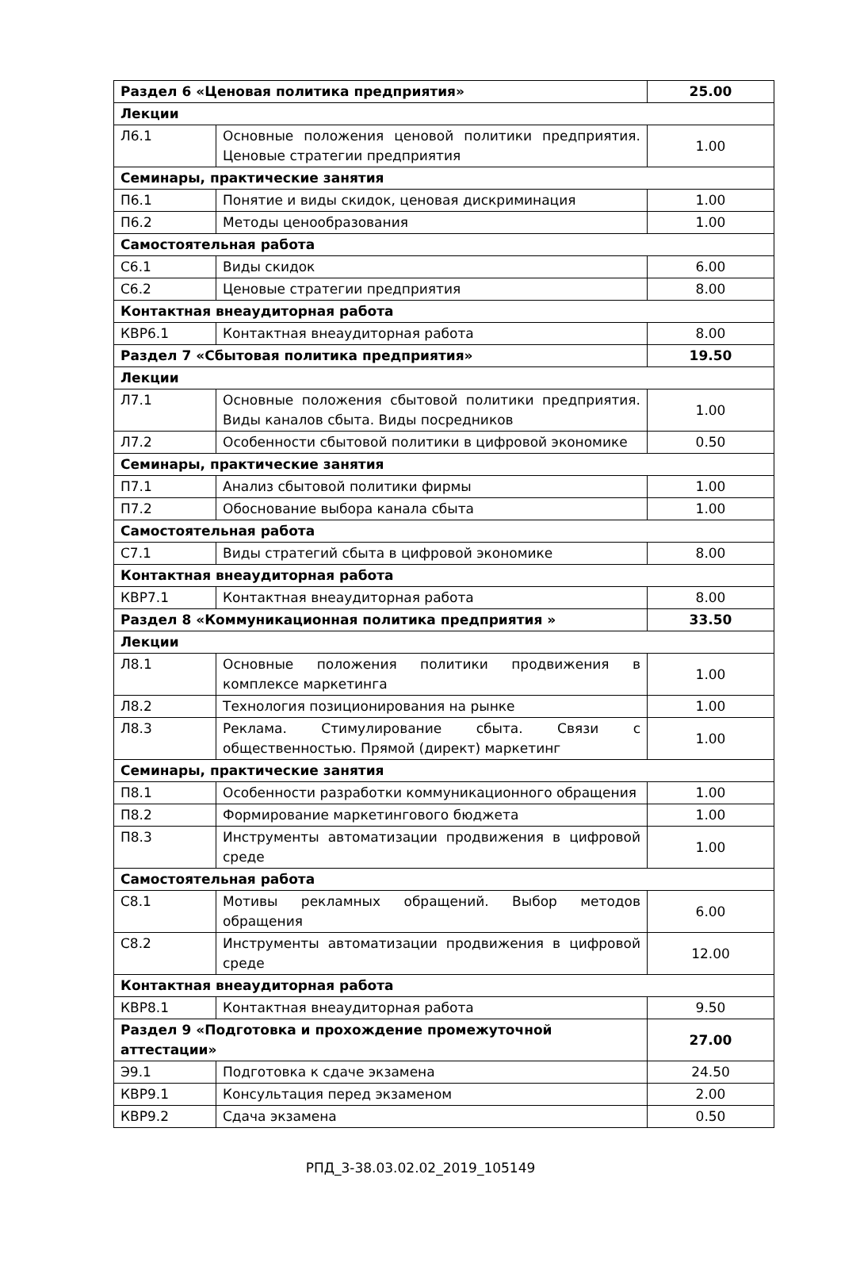| Раздел 6 «Ценовая политика предприятия» | | 25.00 |
| Лекции | | |
| Л6.1 | Основные положения ценовой политики предприятия. Ценовые стратегии предприятия | 1.00 |
| Семинары, практические занятия | | |
| П6.1 | Понятие и виды скидок, ценовая дискриминация | 1.00 |
| П6.2 | Методы ценообразования | 1.00 |
| Самостоятельная работа | | |
| С6.1 | Виды скидок | 6.00 |
| С6.2 | Ценовые стратегии предприятия | 8.00 |
| Контактная внеаудиторная работа | | |
| КВР6.1 | Контактная внеаудиторная работа | 8.00 |
| Раздел 7 «Сбытовая политика предприятия» | | 19.50 |
| Лекции | | |
| Л7.1 | Основные положения сбытовой политики предприятия. Виды каналов сбыта. Виды посредников | 1.00 |
| Л7.2 | Особенности сбытовой политики в цифровой экономике | 0.50 |
| Семинары, практические занятия | | |
| П7.1 | Анализ сбытовой политики фирмы | 1.00 |
| П7.2 | Обоснование выбора канала сбыта | 1.00 |
| Самостоятельная работа | | |
| С7.1 | Виды стратегий сбыта в цифровой экономике | 8.00 |
| Контактная внеаудиторная работа | | |
| КВР7.1 | Контактная внеаудиторная работа | 8.00 |
| Раздел 8 «Коммуникационная политика предприятия » | | 33.50 |
| Лекции | | |
| Л8.1 | Основные положения политики продвижения в комплексе маркетинга | 1.00 |
| Л8.2 | Технология позиционирования на рынке | 1.00 |
| Л8.3 | Реклама. Стимулирование сбыта. Связи с общественностью. Прямой (директ) маркетинг | 1.00 |
| Семинары, практические занятия | | |
| П8.1 | Особенности разработки коммуникационного обращения | 1.00 |
| П8.2 | Формирование маркетингового бюджета | 1.00 |
| П8.3 | Инструменты автоматизации продвижения в цифровой среде | 1.00 |
| Самостоятельная работа | | |
| С8.1 | Мотивы рекламных обращений. Выбор методов обращения | 6.00 |
| С8.2 | Инструменты автоматизации продвижения в цифровой среде | 12.00 |
| Контактная внеаудиторная работа | | |
| КВР8.1 | Контактная внеаудиторная работа | 9.50 |
| Раздел 9 «Подготовка и прохождение промежуточной аттестации» | | 27.00 |
| Э9.1 | Подготовка к сдаче экзамена | 24.50 |
| КВР9.1 | Консультация перед экзаменом | 2.00 |
| КВР9.2 | Сдача экзамена | 0.50 |
РПД_3-38.03.02.02_2019_105149